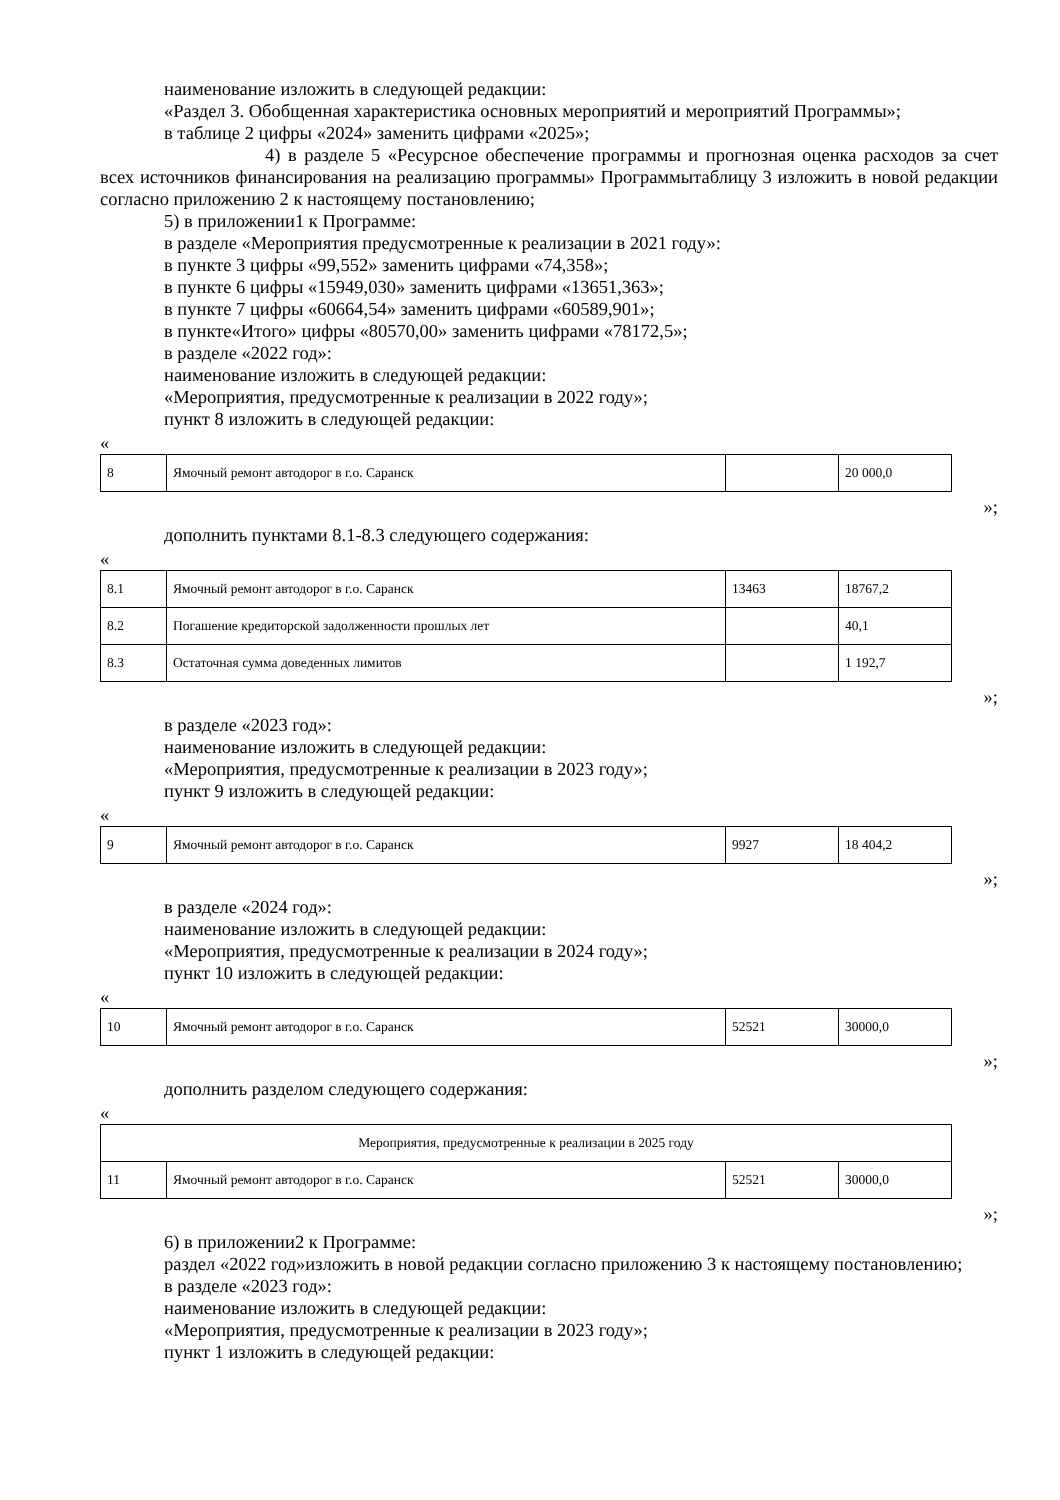наименование изложить в следующей редакции:
«Раздел 3. Обобщенная характеристика основных мероприятий и мероприятий Программы»;
в таблице 2 цифры «2024» заменить цифрами «2025»;
4) в разделе 5 «Ресурсное обеспечение программы и прогнозная оценка расходов за счет всех источников финансирования на реализацию программы» Программытаблицу 3 изложить в новой редакции согласно приложению 2 к настоящему постановлению;
5) в приложении1 к Программе:
в разделе «Мероприятия предусмотренные к реализации в 2021 году»:
в пункте 3 цифры «99,552» заменить цифрами «74,358»;
в пункте 6 цифры «15949,030» заменить цифрами «13651,363»;
в пункте 7 цифры «60664,54» заменить цифрами «60589,901»;
в пункте«Итого» цифры «80570,00» заменить цифрами «78172,5»;
в разделе «2022 год»:
наименование изложить в следующей редакции:
«Мероприятия, предусмотренные к реализации в 2022 году»;
пункт 8 изложить в следующей редакции:
«
| 8 | Ямочный ремонт автодорог в г.о. Саранск | | 20 000,0 |
»;
дополнить пунктами 8.1-8.3 следующего содержания:
«
| 8.1 | Ямочный ремонт автодорог в г.о. Саранск | 13463 | 18767,2 |
| 8.2 | Погашение кредиторской задолженности прошлых лет | | 40,1 |
| 8.3 | Остаточная сумма доведенных лимитов | | 1 192,7 |
»;
в разделе «2023 год»:
наименование изложить в следующей редакции:
«Мероприятия, предусмотренные к реализации в 2023 году»;
пункт 9 изложить в следующей редакции:
«
| 9 | Ямочный ремонт автодорог в г.о. Саранск | 9927 | 18 404,2 |
»;
в разделе «2024 год»:
наименование изложить в следующей редакции:
«Мероприятия, предусмотренные к реализации в 2024 году»;
пункт 10 изложить в следующей редакции:
«
| 10 | Ямочный ремонт автодорог в г.о. Саранск | 52521 | 30000,0 |
»;
дополнить разделом следующего содержания:
«
| Мероприятия, предусмотренные к реализации в 2025 году | | | |
| 11 | Ямочный ремонт автодорог в г.о. Саранск | 52521 | 30000,0 |
»;
6) в приложении2 к Программе:
раздел «2022 год»изложить в новой редакции согласно приложению 3 к настоящему постановлению;
в разделе «2023 год»:
наименование изложить в следующей редакции:
«Мероприятия, предусмотренные к реализации в 2023 году»;
пункт 1 изложить в следующей редакции: